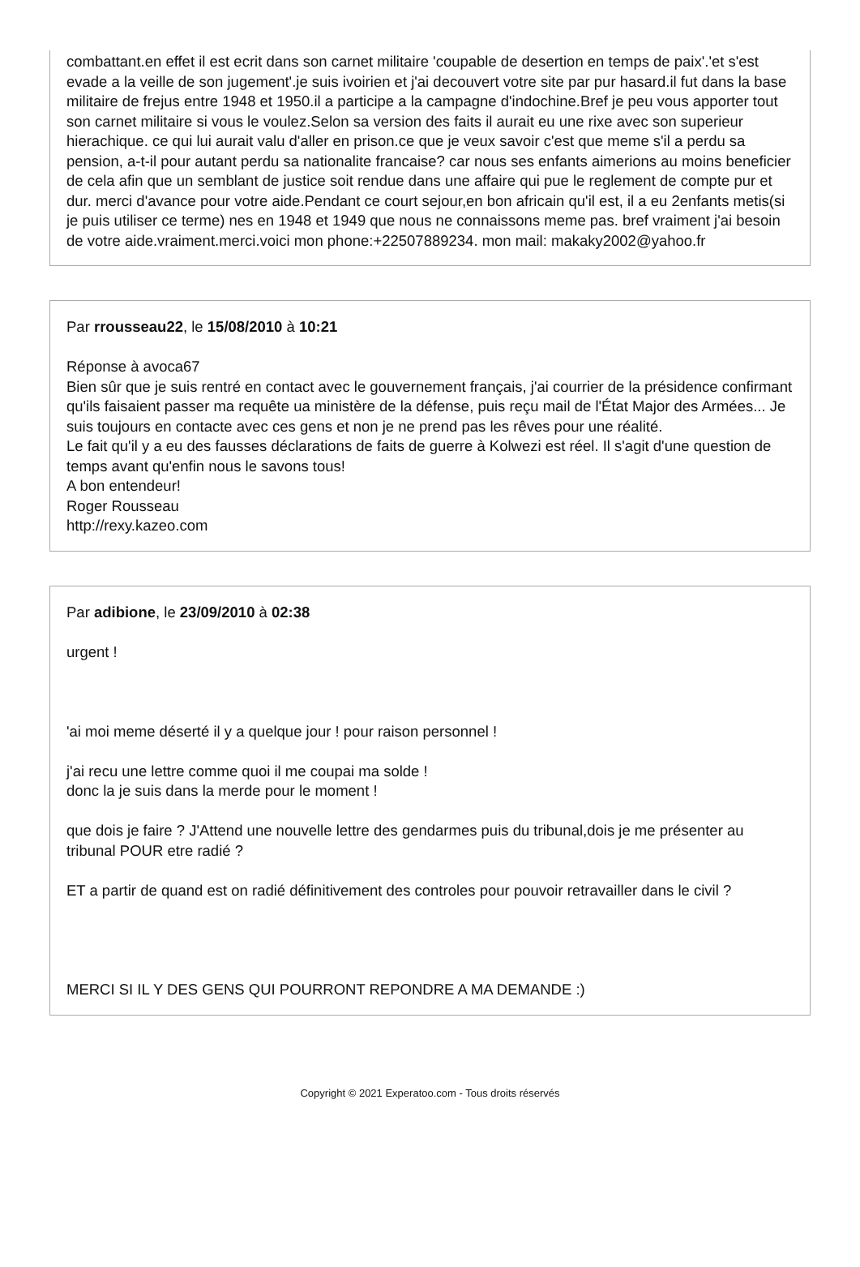combattant.en effet il est ecrit dans son carnet militaire 'coupable de desertion en temps de paix'.'et s'est evade a la veille de son jugement'.je suis ivoirien et j'ai decouvert votre site par pur hasard.il fut dans la base militaire de frejus entre 1948 et 1950.il a participe a la campagne d'indochine.Bref je peu vous apporter tout son carnet militaire si vous le voulez.Selon sa version des faits il aurait eu une rixe avec son superieur hierachique. ce qui lui aurait valu d'aller en prison.ce que je veux savoir c'est que meme s'il a perdu sa pension, a-t-il pour autant perdu sa nationalite francaise? car nous ses enfants aimerions au moins beneficier de cela afin que un semblant de justice soit rendue dans une affaire qui pue le reglement de compte pur et dur. merci d'avance pour votre aide.Pendant ce court sejour,en bon africain qu'il est, il a eu 2enfants metis(si je puis utiliser ce terme) nes en 1948 et 1949 que nous ne connaissons meme pas. bref vraiment j'ai besoin de votre aide.vraiment.merci.voici mon phone:+22507889234. mon mail: makaky2002@yahoo.fr
Par rrousseau22, le 15/08/2010 à 10:21
Réponse à avoca67
Bien sûr que je suis rentré en contact avec le gouvernement français, j'ai courrier de la présidence confirmant qu'ils faisaient passer ma requête ua ministère de la défense, puis reçu mail de l'État Major des Armées... Je suis toujours en contacte avec ces gens et non je ne prend pas les rêves pour une réalité.
Le fait qu'il y a eu des fausses déclarations de faits de guerre à Kolwezi est réel. Il s'agit d'une question de temps avant qu'enfin nous le savons tous!
A bon entendeur!
Roger Rousseau
http://rexy.kazeo.com
Par adibione, le 23/09/2010 à 02:38
urgent !
'ai moi meme déserté il y a quelque jour ! pour raison personnel !
j'ai recu une lettre comme quoi il me coupai ma solde !
donc la je suis dans la merde pour le moment !
que dois je faire ? J'Attend une nouvelle lettre des gendarmes puis du tribunal,dois je me présenter au tribunal POUR etre radié ?
ET a partir de quand est on radié définitivement des controles pour pouvoir retravailler dans le civil ?
MERCI SI IL Y DES GENS QUI POURRONT REPONDRE A MA DEMANDE :)
Copyright © 2021 Experatoo.com - Tous droits réservés